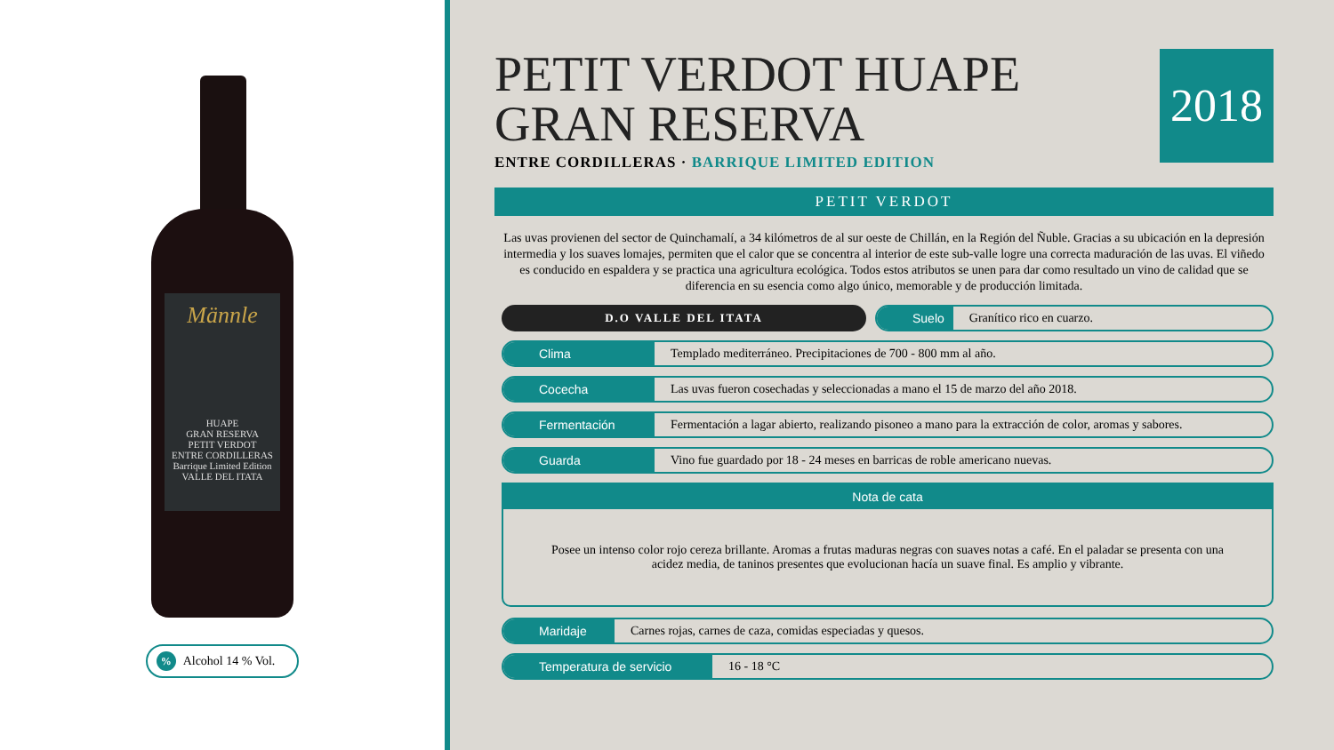Männle
HUAPE
GRAN RESERVA
PETIT VERDOT
ENTRE CORDILLERAS
Barrique Limited Edition
VALLE DEL ITATA
% Alcohol 14 % Vol.
PETIT VERDOT HUAPE
GRAN RESERVA
ENTRE CORDILLERAS · BARRIQUE LIMITED EDITION
2018
PETIT VERDOT
Las uvas provienen del sector de Quinchamalí, a 34 kilómetros de al sur oeste de Chillán, en la Región del Ñuble. Gracias a su ubicación en la depresión intermedia y los suaves lomajes, permiten que el calor que se concentra al interior de este sub-valle logre una correcta maduración de las uvas. El viñedo es conducido en espaldera y se practica una agricultura ecológica. Todos estos atributos se unen para dar como resultado un vino de calidad que se diferencia en su esencia como algo único, memorable y de producción limitada.
D.O VALLE DEL ITATA
Suelo Granítico rico en cuarzo.
Clima Templado mediterráneo. Precipitaciones de 700 - 800 mm al año.
Cocecha Las uvas fueron cosechadas y seleccionadas a mano el 15 de marzo del año 2018.
Fermentación Fermentación a lagar abierto, realizando pisoneo a mano para la extracción de color, aromas y sabores.
Guarda Vino fue guardado por 18 - 24 meses en barricas de roble americano nuevas.
Nota de cata
Posee un intenso color rojo cereza brillante. Aromas a frutas maduras negras con suaves notas a café. En el paladar se presenta con una acidez media, de taninos presentes que evolucionan hacía un suave final. Es amplio y vibrante.
Maridaje Carnes rojas, carnes de caza, comidas especiadas y quesos.
Temperatura de servicio 16 - 18 °C